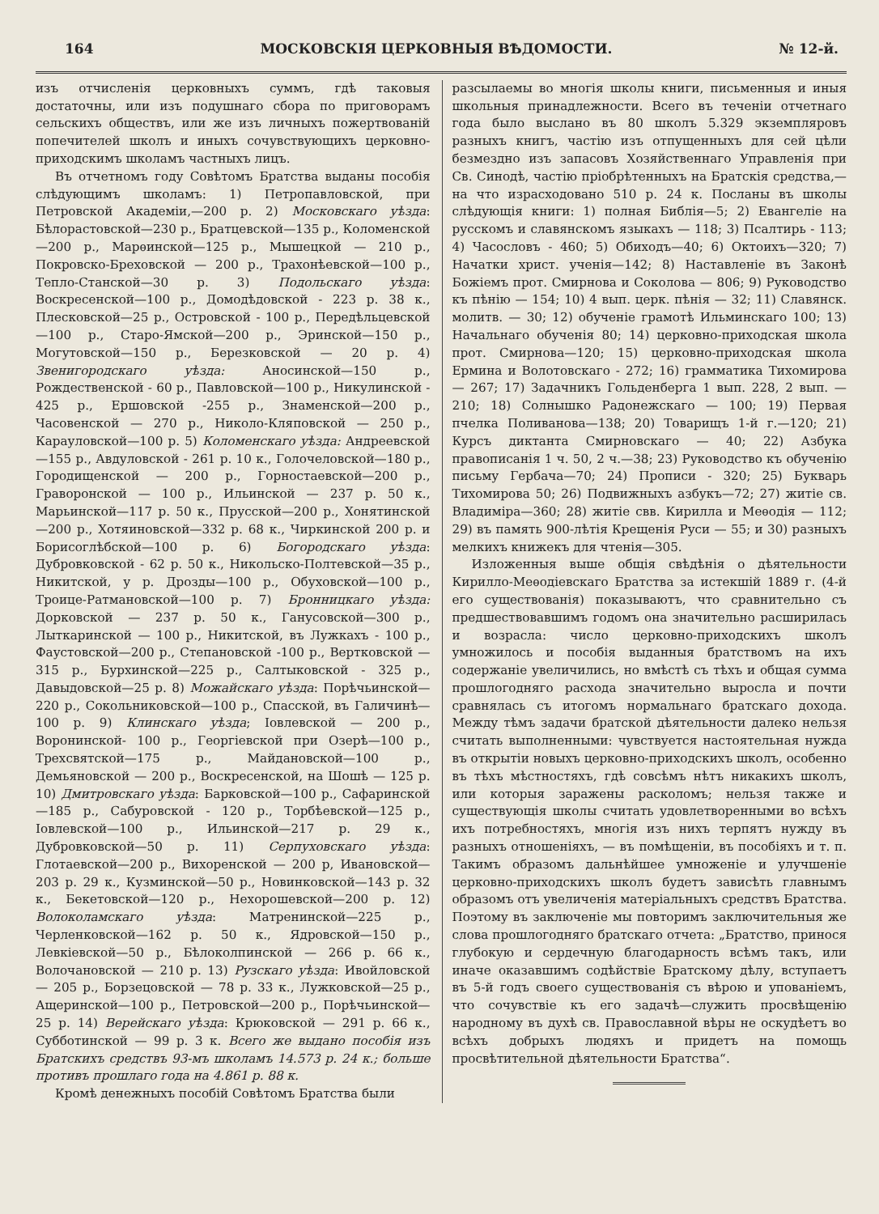164 МОСКОВСКІЯ ЦЕРКОВНЫЯ ВѢДОМОСТИ. № 12-й.
изъ отчисленія церковныхъ суммъ, гдѣ таковыя достаточны, или изъ подушнаго сбора по приговорамъ сельскихъ обществъ, или же изъ личныхъ пожертвованій попечителей школъ и иныхъ сочувствующихъ церковно-приходскимъ школамъ частныхъ лицъ.
Въ отчетномъ году Совѣтомъ Братства выданы пособія слѣдующимъ школамъ: 1) Петропавловской, при Петровской Академіи,—200 р. 2) Московскаго уѣзда: Бѣлорастовской—230 р., Братцевской—135 р., Коломенской—200 р., Марѳинской—125 р., Мышецкой — 210 р., Покровско-Бреховской — 200 р., Трахонѣевской—100 р., Тепло-Станской—30 р. 3) Подольскаго уѣзда: Воскресенской—100 р., Домодѣдовской - 223 р. 38 к., Плесковской—25 р., Островской - 100 р., Передѣльцевской —100 р., Старо-Ямской—200 р., Эринской—150 р., Могутовской—150 р., Березковской — 20 р. 4) Звенигородскаго уѣзда: Аносинской—150 р., Рождественской - 60 р., Павловской—100 р., Никулинской - 425 р., Ершовской -255 р., Знаменской—200 р., Часовенской — 270 р., Николо-Кляповской — 250 р., Карауловской—100 р. 5) Коломенскаго уѣзда: Андреевской—155 р., Авдуловской - 261 р. 10 к., Голочеловской—180 р., Городищенской — 200 р., Горностаевской—200 р., Граворонской — 100 р., Ильинской — 237 р. 50 к., Марьинской—117 р. 50 к., Прусской—200 р., Хонятинской—200 р., Хотяиновской—332 р. 68 к., Чиркинской 200 р. и Борисоглѣбской—100 р. 6) Богородскаго уѣзда: Дубровковской - 62 р. 50 к., Никольско-Полтевской—35 р., Никитской, у р. Дрозды—100 р., Обуховской—100 р., Троице-Ратмановской—100 р. 7) Бронницкаго уѣзда: Дорковской — 237 р. 50 к., Ганусовской—300 р., Лыткаринской — 100 р., Никитской, въ Лужкахъ - 100 р., Фаустовской—200 р., Степановской -100 р., Вертковской — 315 р., Бурхинской—225 р., Салтыковской - 325 р., Давыдовской—25 р. 8) Можайскаго уѣзда: Порѣчьинской—220 р., Сокольниковской—100 р., Спасской, въ Галичинѣ—100 р. 9) Клинскаго уѣзда; Іовлевской — 200 р., Воронинской- 100 р., Георгіевской при Озерѣ—100 р., Трехсвятской—175 р., Майдановской—100 р., Демьяновской — 200 р., Воскресенской, на Шошѣ — 125 р. 10) Дмитровскаго уѣзда: Барковской—100 р., Сафаринской—185 р., Сабуровской - 120 р., Торбѣевской—125 р., Іовлевской—100 р., Ильинской—217 р. 29 к., Дубровковской—50 р. 11) Серпуховскаго уѣзда: Глотаевской—200 р., Вихоренской — 200 р, Ивановской—203 р. 29 к., Кузминской—50 р., Новинковской—143 р. 32 к., Бекетовской—120 р., Нехорошевской—200 р. 12) Волоколамскаго уѣзда: Матренинской—225 р., Черленковской—162 р. 50 к., Ядровской—150 р., Левкіевской—50 р., Бѣлоколпинской — 266 р. 66 к., Волочановской — 210 р. 13) Рузскаго уѣзда: Ивойловской — 205 р., Борзецовской — 78 р. 33 к., Лужковской—25 р., Ащеринской—100 р., Петровской—200 р., Порѣчьинской—25 р. 14) Верейскаго уѣзда: Крюковской — 291 р. 66 к., Субботинской — 99 р. 3 к. Всего же выдано пособія изъ Братскихъ средствъ 93-мъ школамъ 14.573 р. 24 к.; больше противъ прошлаго года на 4.861 р. 88 к.
Кромѣ денежныхъ пособій Совѣтомъ Братства были
разсылаемы во многія школы книги, письменныя и иныя школьныя принадлежности. Всего въ теченіи отчетнаго года было выслано въ 80 школъ 5.329 экземпляровъ разныхъ книгъ, частію изъ отпущенныхъ для сей цѣли безмездно изъ запасовъ Хозяйственнаго Управленія при Св. Синодѣ, частію пріобрѣтенныхъ на Братскія средства,—на что израсходовано 510 р. 24 к. Посланы въ школы слѣдующія книги: 1) полная Библія—5; 2) Евангеліе на русскомъ и славянскомъ языкахъ — 118; 3) Псалтирь - 113; 4) Часословъ - 460; 5) Обиходъ—40; 6) Октоихъ—320; 7) Начатки христ. ученія—142; 8) Наставленіе въ Законѣ Божіемъ прот. Смирнова и Соколова — 806; 9) Руководство къ пѣнію — 154; 10) 4 вып. церк. пѣнія — 32; 11) Славянск. молитв. — 30; 12) обученіе грамотѣ Ильминскаго 100; 13) Начальнаго обученія 80; 14) церковно-приходская школа прот. Смирнова—120; 15) церковно-приходская школа Ермина и Волотовскаго - 272; 16) грамматика Тихомирова — 267; 17) Задачникъ Гольденберга 1 вып. 228, 2 вып. — 210; 18) Солнышко Радонежскаго — 100; 19) Первая пчелка Поливанова—138; 20) Товарищъ 1-й г.—120; 21) Курсъ диктанта Смирновскаго — 40; 22) Азбука правописанія 1 ч. 50, 2 ч.—38; 23) Руководство къ обученію письму Гербача—70; 24) Прописи - 320; 25) Букварь Тихомирова 50; 26) Подвижныхъ азбукъ—72; 27) житіе св. Владиміра—360; 28) житіе свв. Кирилла и Меѳодія — 112; 29) въ память 900-лѣтія Крещенія Руси — 55; и 30) разныхъ мелкихъ книжекъ для чтенія—305.
Изложенныя выше общія свѣдѣнія о дѣятельности Кирилло-Меѳодіевскаго Братства за истекшій 1889 г. (4-й его существованія) показываютъ, что сравнительно съ предшествовавшимъ годомъ она значительно расширилась и возрасла: число церковно-приходскихъ школъ умножилось и пособія выданныя братствомъ на ихъ содержаніе увеличились, но вмѣстѣ съ тѣхъ и общая сумма прошлогодняго расхода значительно выросла и почти сравнялась съ итогомъ нормальнаго братскаго дохода. Между тѣмъ задачи братской дѣятельности далеко нельзя считать выполненными: чувствуется настоятельная нужда въ открытіи новыхъ церковно-приходскихъ школъ, особенно въ тѣхъ мѣстностяхъ, гдѣ совсѣмъ нѣтъ никакихъ школъ, или которыя заражены расколомъ; нельзя также и существующія школы считать удовлетворенными во всѣхъ ихъ потребностяхъ, многія изъ нихъ терпятъ нужду въ разныхъ отношеніяхъ, — въ помѣщеніи, въ пособіяхъ и т. п. Такимъ образомъ дальнѣйшее умноженіе и улучшеніе церковно-приходскихъ школъ будетъ зависѣть главнымъ образомъ отъ увеличенія матеріальныхъ средствъ Братства. Поэтому въ заключеніе мы повторимъ заключительныя же слова прошлогодняго братскаго отчета: „Братство, принося глубокую и сердечную благодарность всѣмъ такъ, или иначе оказавшимъ содѣйствіе Братскому дѣлу, вступаетъ въ 5-й годъ своего существованія съ вѣрою и упованіемъ, что сочувствіе къ его задачѣ—служить просвѣщенію народному въ духѣ св. Православной вѣры не оскудѣетъ во всѣхъ добрыхъ людяхъ и придетъ на помощь просвѣтительной дѣятельности Братства“.